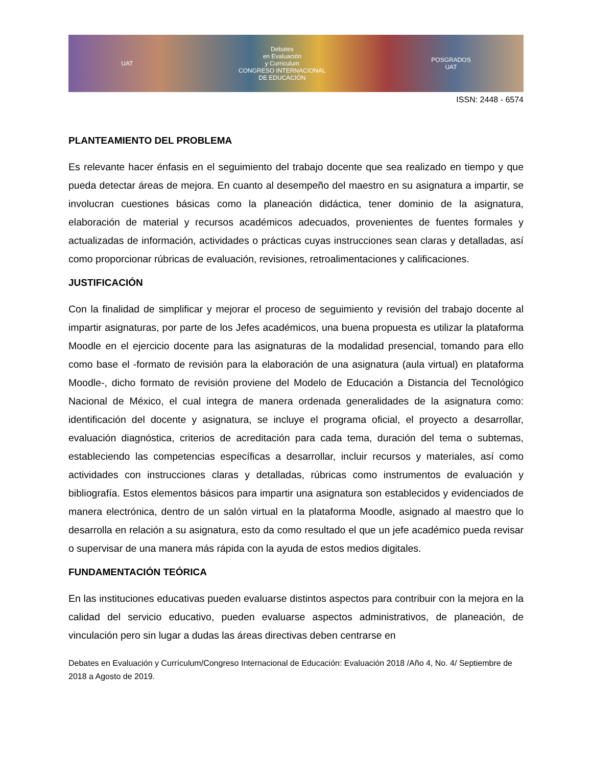UAT
Debates
en Evaluación
y Curriculum
CONGRESO INTERNACIONAL
DE EDUCACIÓN
POSGRADOS
UAT
ISSN: 2448 - 6574
PLANTEAMIENTO DEL PROBLEMA
Es relevante hacer énfasis en el seguimiento del trabajo docente que sea realizado en tiempo y que pueda detectar áreas de mejora. En cuanto al desempeño del maestro en su asignatura a impartir, se involucran cuestiones básicas como la planeación didáctica, tener dominio de la asignatura, elaboración de material y recursos académicos adecuados, provenientes de fuentes formales y actualizadas de información, actividades o prácticas cuyas instrucciones sean claras y detalladas, así como proporcionar rúbricas de evaluación, revisiones, retroalimentaciones y calificaciones.
JUSTIFICACIÓN
Con la finalidad de simplificar y mejorar el proceso de seguimiento y revisión del trabajo docente al impartir asignaturas, por parte de los Jefes académicos, una buena propuesta es utilizar la plataforma Moodle en el ejercicio docente para las asignaturas de la modalidad presencial, tomando para ello como base el -formato de revisión para la elaboración de una asignatura (aula virtual) en plataforma Moodle-, dicho formato de revisión proviene del Modelo de Educación a Distancia del Tecnológico Nacional de México, el cual integra de manera ordenada generalidades de la asignatura como: identificación del docente y asignatura, se incluye el programa oficial, el proyecto a desarrollar, evaluación diagnóstica, criterios de acreditación para cada tema, duración del tema o subtemas, estableciendo las competencias específicas a desarrollar, incluir recursos y materiales, así como actividades con instrucciones claras y detalladas, rúbricas como instrumentos de evaluación y bibliografía. Estos elementos básicos para impartir una asignatura son establecidos y evidenciados de manera electrónica, dentro de un salón virtual en la plataforma Moodle, asignado al maestro que lo desarrolla en relación a su asignatura, esto da como resultado el que un jefe académico pueda revisar o supervisar de una manera más rápida con la ayuda de estos medios digitales.
FUNDAMENTACIÓN TEÓRICA
En las instituciones educativas pueden evaluarse distintos aspectos para contribuir con la mejora en la calidad del servicio educativo, pueden evaluarse aspectos administrativos, de planeación, de vinculación pero sin lugar a dudas las áreas directivas deben centrarse en
Debates en Evaluación y Currículum/Congreso Internacional de Educación: Evaluación 2018 /Año 4, No. 4/ Septiembre de 2018 a Agosto de 2019.